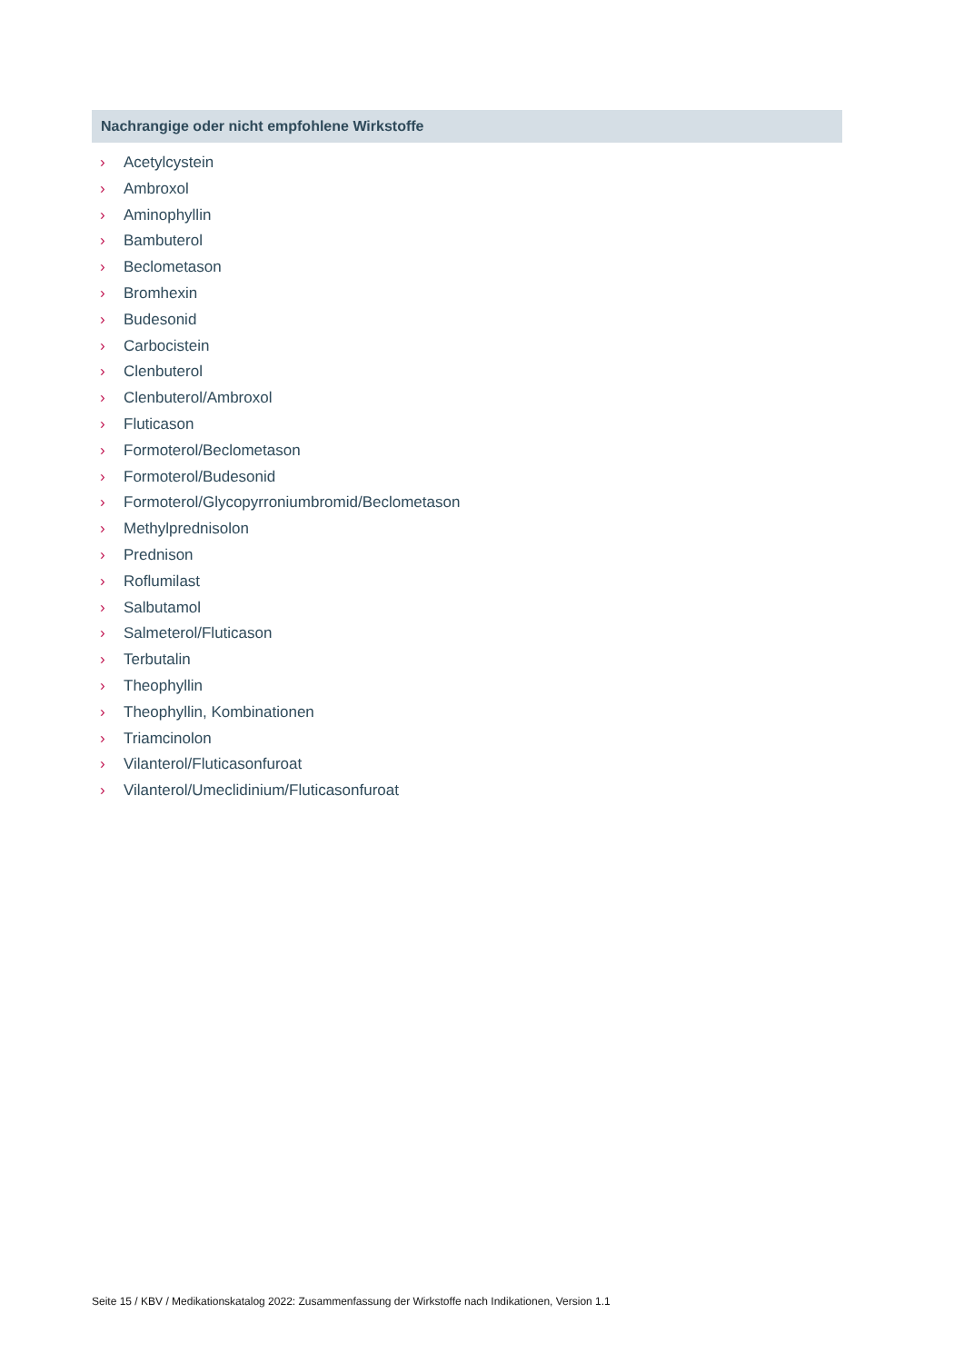Nachrangige oder nicht empfohlene Wirkstoffe
› Acetylcystein
› Ambroxol
› Aminophyllin
› Bambuterol
› Beclometason
› Bromhexin
› Budesonid
› Carbocistein
› Clenbuterol
› Clenbuterol/Ambroxol
› Fluticason
› Formoterol/Beclometason
› Formoterol/Budesonid
› Formoterol/Glycopyrroniumbromid/Beclometason
› Methylprednisolon
› Prednison
› Roflumilast
› Salbutamol
› Salmeterol/Fluticason
› Terbutalin
› Theophyllin
› Theophyllin, Kombinationen
› Triamcinolon
› Vilanterol/Fluticasonfuroat
› Vilanterol/Umeclidinium/Fluticasonfuroat
Seite 15 / KBV / Medikationskatalog 2022: Zusammenfassung der Wirkstoffe nach Indikationen, Version 1.1